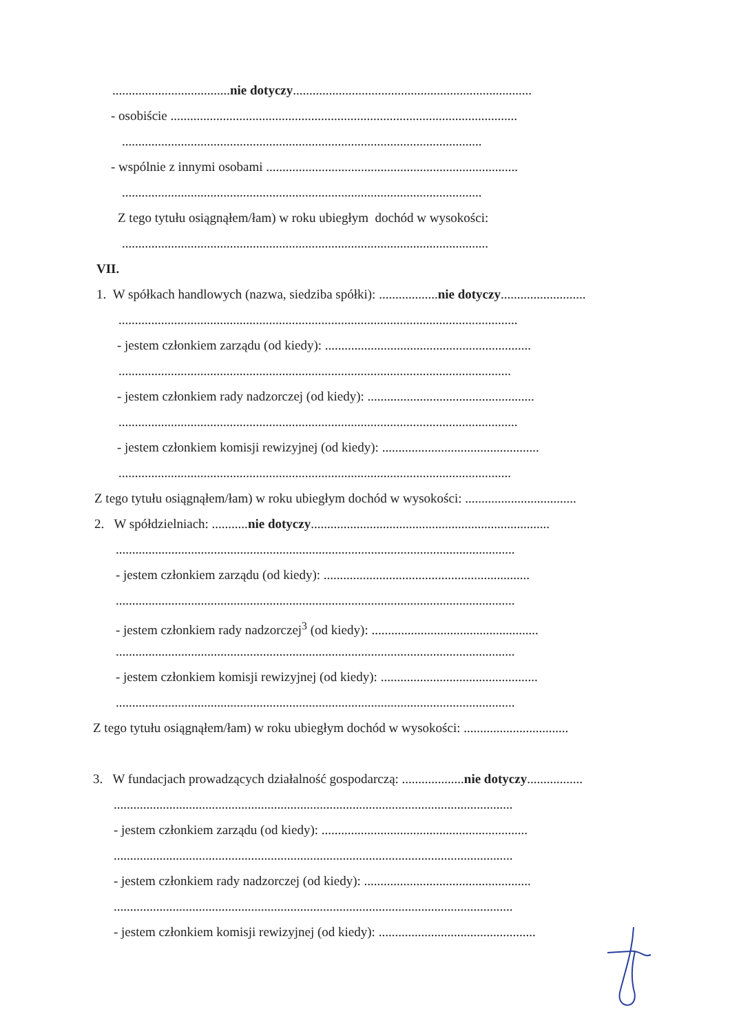....................................nie dotyczy.........................................................................
- osobiście ..........................................................................................................
..............................................................................................................
- wspólnie z innymi osobami .............................................................................
..............................................................................................................
Z tego tytułu osiągnąłem/łam) w roku ubiegłym dochód w wysokości:
................................................................................................................
VII.
1. W spółkach handlowych (nazwa, siedziba spółki): ..................nie dotyczy..........................
..........................................................................................................................
- jestem członkiem zarządu (od kiedy): ...............................................................
........................................................................................................................
- jestem członkiem rady nadzorczej (od kiedy): ...................................................
..........................................................................................................................
- jestem członkiem komisji rewizyjnej (od kiedy): ................................................
........................................................................................................................
Z tego tytułu osiągnąłem/łam) w roku ubiegłym dochód w wysokości: ..................................
2. W spółdzielniach: ...........nie dotyczy.........................................................................
..........................................................................................................................
- jestem członkiem zarządu (od kiedy): ...............................................................
..........................................................................................................................
- jestem członkiem rady nadzorczej<sup>3</sup> (od kiedy): ...................................................
..........................................................................................................................
- jestem członkiem komisji rewizyjnej (od kiedy): ................................................
..........................................................................................................................
Z tego tytułu osiągnąłem/łam) w roku ubiegłym dochód w wysokości: ................................
3. W fundacjach prowadzących działalność gospodarczą: ...................nie dotyczy.................
..........................................................................................................................
- jestem członkiem zarządu (od kiedy): ...............................................................
..........................................................................................................................
- jestem członkiem rady nadzorczej (od kiedy): ...................................................
..........................................................................................................................
- jestem członkiem komisji rewizyjnej (od kiedy): ................................................